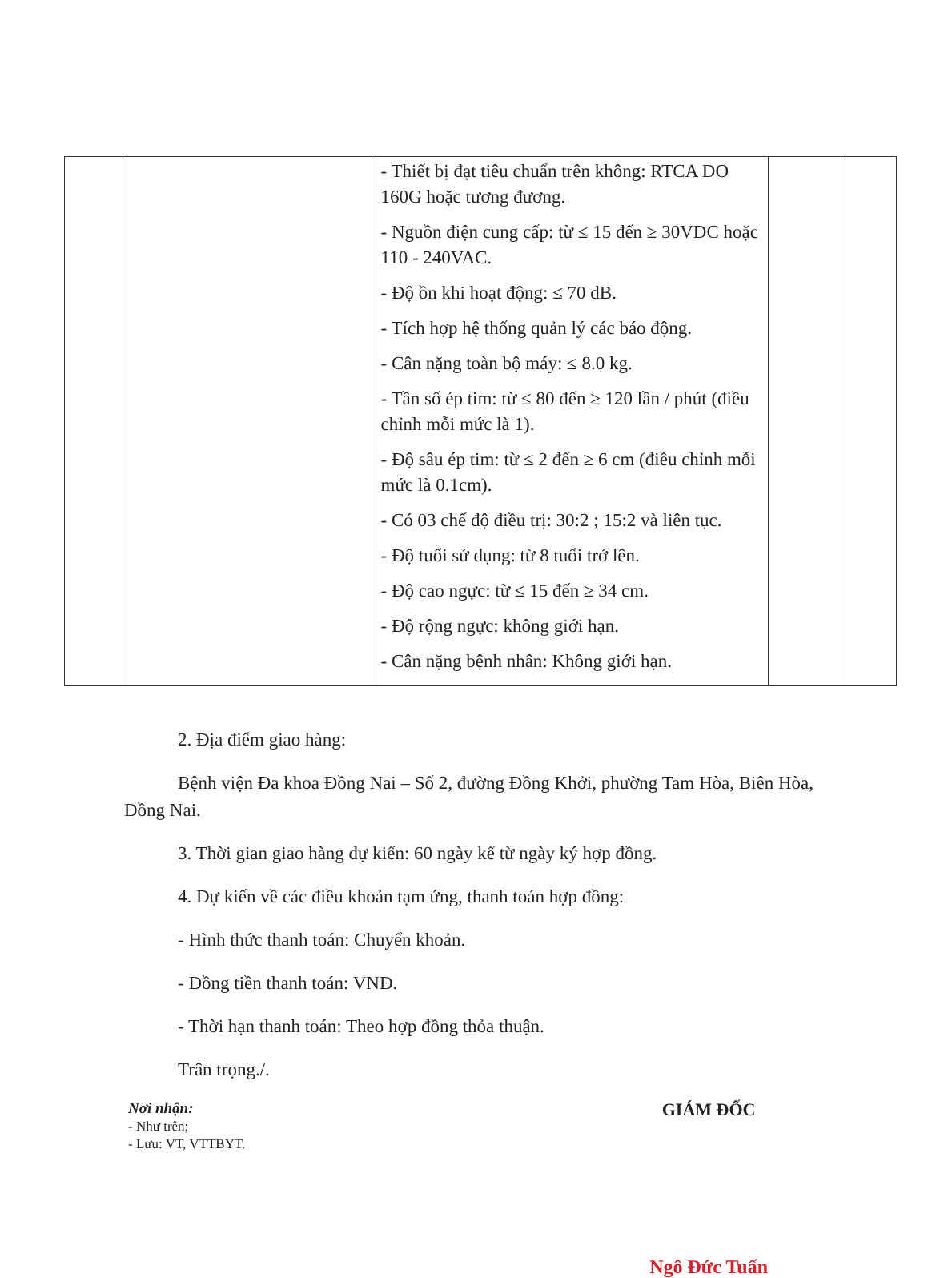| | | - Thiết bị đạt tiêu chuẩn trên không: RTCA DO 160G hoặc tương đương. - Nguồn điện cung cấp: từ ≤ 15 đến ≥ 30VDC hoặc 110 - 240VAC. - Độ ồn khi hoạt động: ≤ 70 dB. - Tích hợp hệ thống quản lý các báo động. - Cân nặng toàn bộ máy: ≤ 8.0 kg. - Tần số ép tim: từ ≤ 80 đến ≥ 120 lần / phút (điều chỉnh mỗi mức là 1). - Độ sâu ép tim: từ ≤ 2 đến ≥ 6 cm (điều chỉnh mỗi mức là 0.1cm). - Có 03 chế độ điều trị: 30:2 ; 15:2 và liên tục. - Độ tuổi sử dụng: từ 8 tuổi trở lên. - Độ cao ngực: từ ≤ 15 đến ≥ 34 cm. - Độ rộng ngực: không giới hạn. - Cân nặng bệnh nhân: Không giới hạn. | | |
2. Địa điểm giao hàng:
Bệnh viện Đa khoa Đồng Nai – Số 2, đường Đồng Khởi, phường Tam Hòa, Biên Hòa, Đồng Nai.
3. Thời gian giao hàng dự kiến: 60 ngày kể từ ngày ký hợp đồng.
4. Dự kiến về các điều khoản tạm ứng, thanh toán hợp đồng:
- Hình thức thanh toán: Chuyển khoản.
- Đồng tiền thanh toán: VNĐ.
- Thời hạn thanh toán: Theo hợp đồng thỏa thuận.
Trân trọng./.
Nơi nhận:
- Như trên;
- Lưu: VT, VTTBYT.
GIÁM ĐỐC
Ngô Đức Tuấn